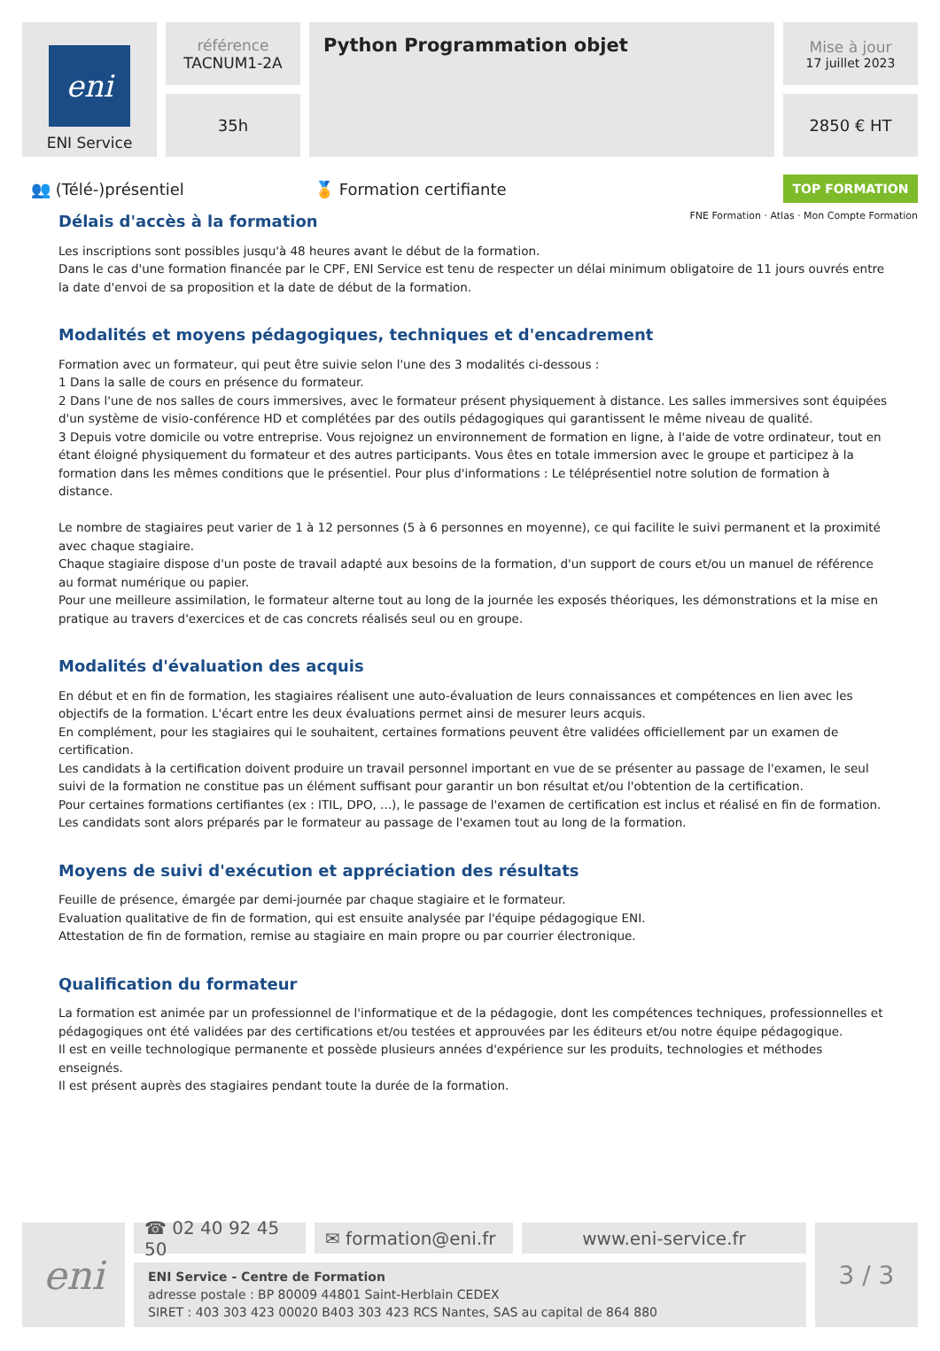eni
ENI Service
référence
TACNUM1-2A
35h
Python Programmation objet
Mise à jour
17 juillet 2023
2850 € HT
👥 (Télé-)présentiel 🏅 Formation certifiante
TOP FORMATION
FNE Formation · Atlas · Mon Compte Formation
Délais d'accès à la formation
Les inscriptions sont possibles jusqu'à 48 heures avant le début de la formation.
Dans le cas d'une formation financée par le CPF, ENI Service est tenu de respecter un délai minimum obligatoire de 11 jours ouvrés entre la date d'envoi de sa proposition et la date de début de la formation.
Modalités et moyens pédagogiques, techniques et d'encadrement
Formation avec un formateur, qui peut être suivie selon l'une des 3 modalités ci-dessous :
1 Dans la salle de cours en présence du formateur.
2 Dans l'une de nos salles de cours immersives, avec le formateur présent physiquement à distance. Les salles immersives sont équipées d'un système de visio-conférence HD et complétées par des outils pédagogiques qui garantissent le même niveau de qualité.
3 Depuis votre domicile ou votre entreprise. Vous rejoignez un environnement de formation en ligne, à l'aide de votre ordinateur, tout en étant éloigné physiquement du formateur et des autres participants. Vous êtes en totale immersion avec le groupe et participez à la formation dans les mêmes conditions que le présentiel. Pour plus d'informations : Le téléprésentiel notre solution de formation à distance.
Le nombre de stagiaires peut varier de 1 à 12 personnes (5 à 6 personnes en moyenne), ce qui facilite le suivi permanent et la proximité avec chaque stagiaire.
Chaque stagiaire dispose d'un poste de travail adapté aux besoins de la formation, d'un support de cours et/ou un manuel de référence au format numérique ou papier.
Pour une meilleure assimilation, le formateur alterne tout au long de la journée les exposés théoriques, les démonstrations et la mise en pratique au travers d'exercices et de cas concrets réalisés seul ou en groupe.
Modalités d'évaluation des acquis
En début et en fin de formation, les stagiaires réalisent une auto-évaluation de leurs connaissances et compétences en lien avec les objectifs de la formation. L'écart entre les deux évaluations permet ainsi de mesurer leurs acquis.
En complément, pour les stagiaires qui le souhaitent, certaines formations peuvent être validées officiellement par un examen de certification.
Les candidats à la certification doivent produire un travail personnel important en vue de se présenter au passage de l'examen, le seul suivi de la formation ne constitue pas un élément suffisant pour garantir un bon résultat et/ou l'obtention de la certification.
Pour certaines formations certifiantes (ex : ITIL, DPO, ...), le passage de l'examen de certification est inclus et réalisé en fin de formation. Les candidats sont alors préparés par le formateur au passage de l'examen tout au long de la formation.
Moyens de suivi d'exécution et appréciation des résultats
Feuille de présence, émargée par demi-journée par chaque stagiaire et le formateur.
Evaluation qualitative de fin de formation, qui est ensuite analysée par l'équipe pédagogique ENI.
Attestation de fin de formation, remise au stagiaire en main propre ou par courrier électronique.
Qualification du formateur
La formation est animée par un professionnel de l'informatique et de la pédagogie, dont les compétences techniques, professionnelles et pédagogiques ont été validées par des certifications et/ou testées et approuvées par les éditeurs et/ou notre équipe pédagogique.
Il est en veille technologique permanente et possède plusieurs années d'expérience sur les produits, technologies et méthodes enseignés.
Il est présent auprès des stagiaires pendant toute la durée de la formation.
eni
☎ 02 40 92 45 50
✉ formation@eni.fr
www.eni-service.fr
ENI Service - Centre de Formation
adresse postale : BP 80009 44801 Saint-Herblain CEDEX
SIRET : 403 303 423 00020 B403 303 423 RCS Nantes, SAS au capital de 864 880
3 / 3